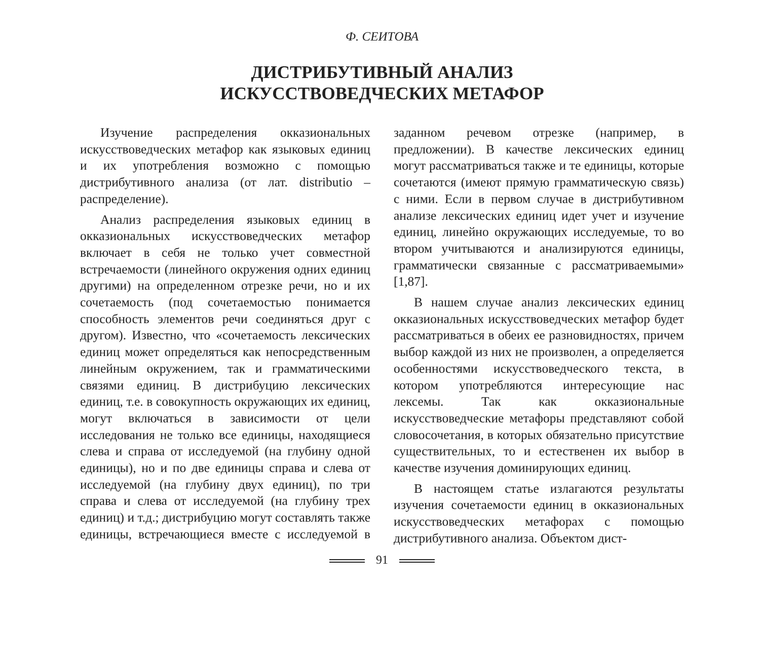Ф. СЕИТОВА
ДИСТРИБУТИВНЫЙ АНАЛИЗ
ИСКУССТВОВЕДЧЕСКИХ МЕТАФОР
Изучение распределения окказиональных искусствоведческих метафор как языковых единиц и их употребления возможно с помощью дистрибутивного анализа (от лат. distributio – распределение).
Анализ распределения языковых единиц в окказиональных искусствоведческих метафор включает в себя не только учет совместной встречаемости (линейного окружения одних единиц другими) на определенном отрезке речи, но и их сочетаемость (под сочетаемостью понимается способность элементов речи соединяться друг с другом). Известно, что «сочетаемость лексических единиц может определяться как непосредственным линейным окружением, так и грамматическими связями единиц. В дистрибуцию лексических единиц, т.е. в совокупность окружающих их единиц, могут включаться в зависимости от цели исследования не только все единицы, находящиеся слева и справа от исследуемой (на глубину одной единицы), но и по две единицы справа и слева от исследуемой (на глубину двух единиц), по три справа и слева от исследуемой (на глубину трех единиц) и т.д.; дистрибуцию могут составлять также единицы, встречающиеся вместе с исследуемой в заданном речевом отрезке (например, в предложении). В качестве лексических единиц могут рассматриваться также и те единицы, которые сочетаются (имеют прямую грамматическую связь) с ними. Если в первом случае в дистрибутивном анализе лексических единиц идет учет и изучение единиц, линейно окружающих исследуемые, то во втором учитываются и анализируются единицы, грамматически связанные с рассматриваемыми» [1,87].
В нашем случае анализ лексических единиц окказиональных искусствоведческих метафор будет рассматриваться в обеих ее разновидностях, причем выбор каждой из них не произволен, а определяется особенностями искусствоведческого текста, в котором употребляются интересующие нас лексемы. Так как окказиональные искусствоведческие метафоры представляют собой словосочетания, в которых обязательно присутствие существительных, то и естественен их выбор в качестве изучения доминирующих единиц.
В настоящем статье излагаются результаты изучения сочетаемости единиц в окказиональных искусствоведческих метафорах с помощью дистрибутивного анализа. Объектом дист-
91